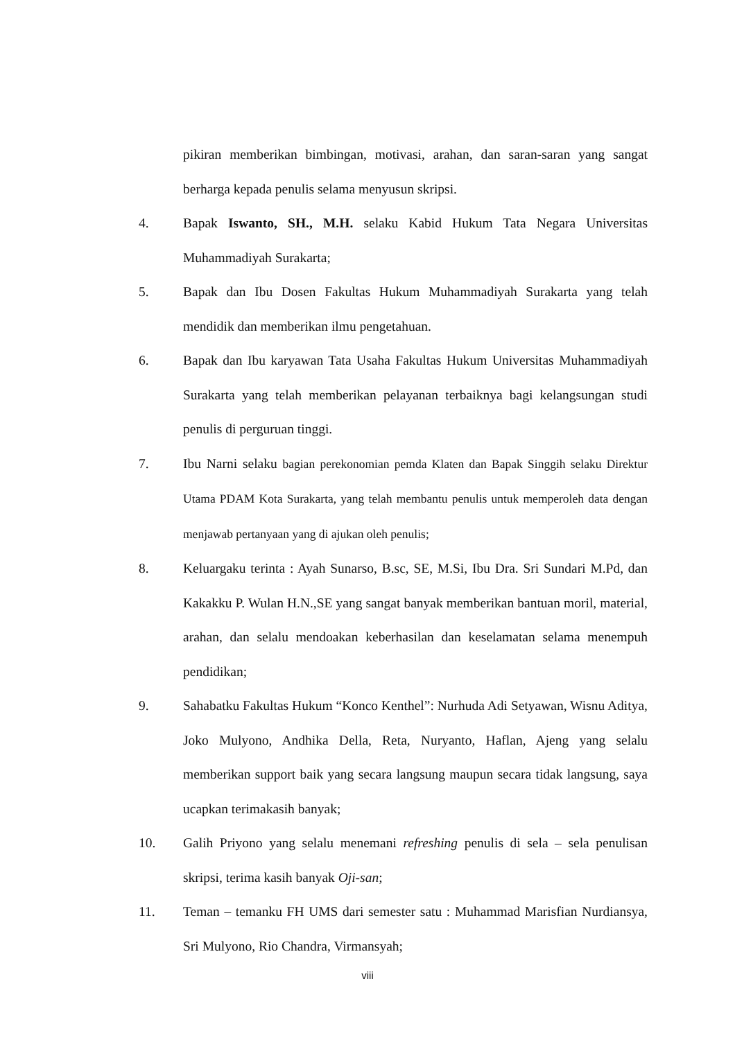pikiran memberikan bimbingan, motivasi, arahan, dan saran-saran yang sangat berharga kepada penulis selama menyusun skripsi.
4. Bapak Iswanto, SH., M.H. selaku Kabid Hukum Tata Negara Universitas Muhammadiyah Surakarta;
5. Bapak dan Ibu Dosen Fakultas Hukum Muhammadiyah Surakarta yang telah mendidik dan memberikan ilmu pengetahuan.
6. Bapak dan Ibu karyawan Tata Usaha Fakultas Hukum Universitas Muhammadiyah Surakarta yang telah memberikan pelayanan terbaiknya bagi kelangsungan studi penulis di perguruan tinggi.
7. Ibu Narni selaku bagian perekonomian pemda Klaten dan Bapak Singgih selaku Direktur Utama PDAM Kota Surakarta, yang telah membantu penulis untuk memperoleh data dengan menjawab pertanyaan yang di ajukan oleh penulis;
8. Keluargaku terinta : Ayah Sunarso, B.sc, SE, M.Si, Ibu Dra. Sri Sundari M.Pd, dan Kakakku P. Wulan H.N.,SE yang sangat banyak memberikan bantuan moril, material, arahan, dan selalu mendoakan keberhasilan dan keselamatan selama menempuh pendidikan;
9. Sahabatku Fakultas Hukum “Konco Kenthel”: Nurhuda Adi Setyawan, Wisnu Aditya, Joko Mulyono, Andhika Della, Reta, Nuryanto, Haflan, Ajeng yang selalu memberikan support baik yang secara langsung maupun secara tidak langsung, saya ucapkan terimakasih banyak;
10. Galih Priyono yang selalu menemani refreshing penulis di sela – sela penulisan skripsi, terima kasih banyak Oji-san;
11. Teman – temanku FH UMS dari semester satu : Muhammad Marisfian Nurdiansya, Sri Mulyono, Rio Chandra, Virmansyah;
viii